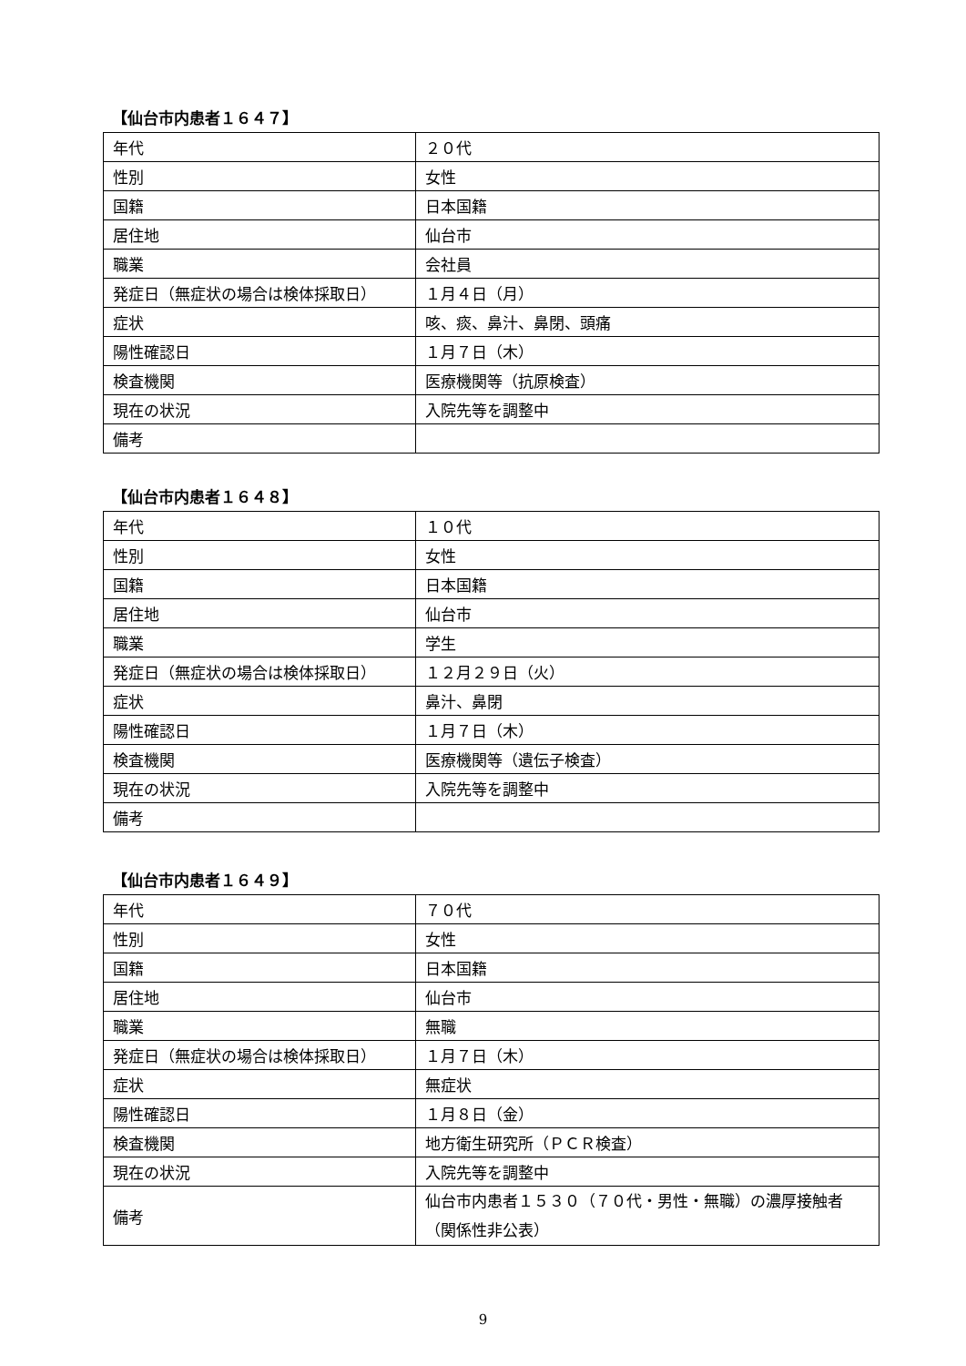【仙台市内患者１６４７】
| 年代 | ２０代 |
| 性別 | 女性 |
| 国籍 | 日本国籍 |
| 居住地 | 仙台市 |
| 職業 | 会社員 |
| 発症日（無症状の場合は検体採取日） | １月４日（月） |
| 症状 | 咳、痰、鼻汁、鼻閉、頭痛 |
| 陽性確認日 | １月７日（木） |
| 検査機関 | 医療機関等（抗原検査） |
| 現在の状況 | 入院先等を調整中 |
| 備考 | |
【仙台市内患者１６４８】
| 年代 | １０代 |
| 性別 | 女性 |
| 国籍 | 日本国籍 |
| 居住地 | 仙台市 |
| 職業 | 学生 |
| 発症日（無症状の場合は検体採取日） | １２月２９日（火） |
| 症状 | 鼻汁、鼻閉 |
| 陽性確認日 | １月７日（木） |
| 検査機関 | 医療機関等（遺伝子検査） |
| 現在の状況 | 入院先等を調整中 |
| 備考 | |
【仙台市内患者１６４９】
| 年代 | ７０代 |
| 性別 | 女性 |
| 国籍 | 日本国籍 |
| 居住地 | 仙台市 |
| 職業 | 無職 |
| 発症日（無症状の場合は検体採取日） | １月７日（木） |
| 症状 | 無症状 |
| 陽性確認日 | １月８日（金） |
| 検査機関 | 地方衛生研究所（ＰＣＲ検査） |
| 現在の状況 | 入院先等を調整中 |
| 備考 | 仙台市内患者１５３０（７０代・男性・無職）の濃厚接触者（関係性非公表） |
9